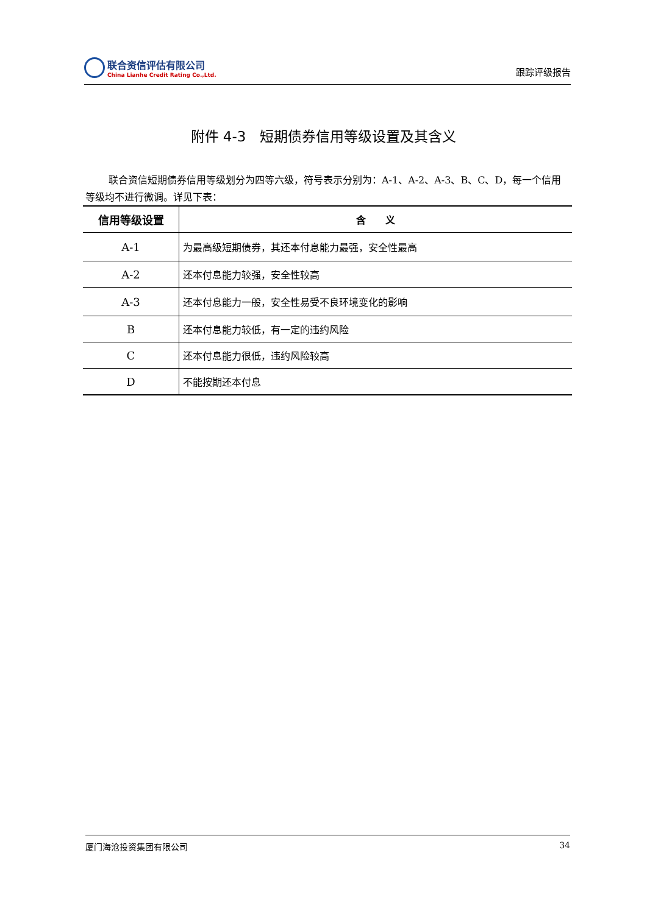联合资信评估有限公司
China Lianhe Credit Rating Co.,Ltd.
跟踪评级报告
附件 4-3　短期债券信用等级设置及其含义
联合资信短期债券信用等级划分为四等六级，符号表示分别为：A-1、A-2、A-3、B、C、D，每一个信用等级均不进行微调。详见下表：
| 信用等级设置 | 含 义 |
| --- | --- |
| A-1 | 为最高级短期债券，其还本付息能力最强，安全性最高 |
| A-2 | 还本付息能力较强，安全性较高 |
| A-3 | 还本付息能力一般，安全性易受不良环境变化的影响 |
| B | 还本付息能力较低，有一定的违约风险 |
| C | 还本付息能力很低，违约风险较高 |
| D | 不能按期还本付息 |
厦门海沧投资集团有限公司 34